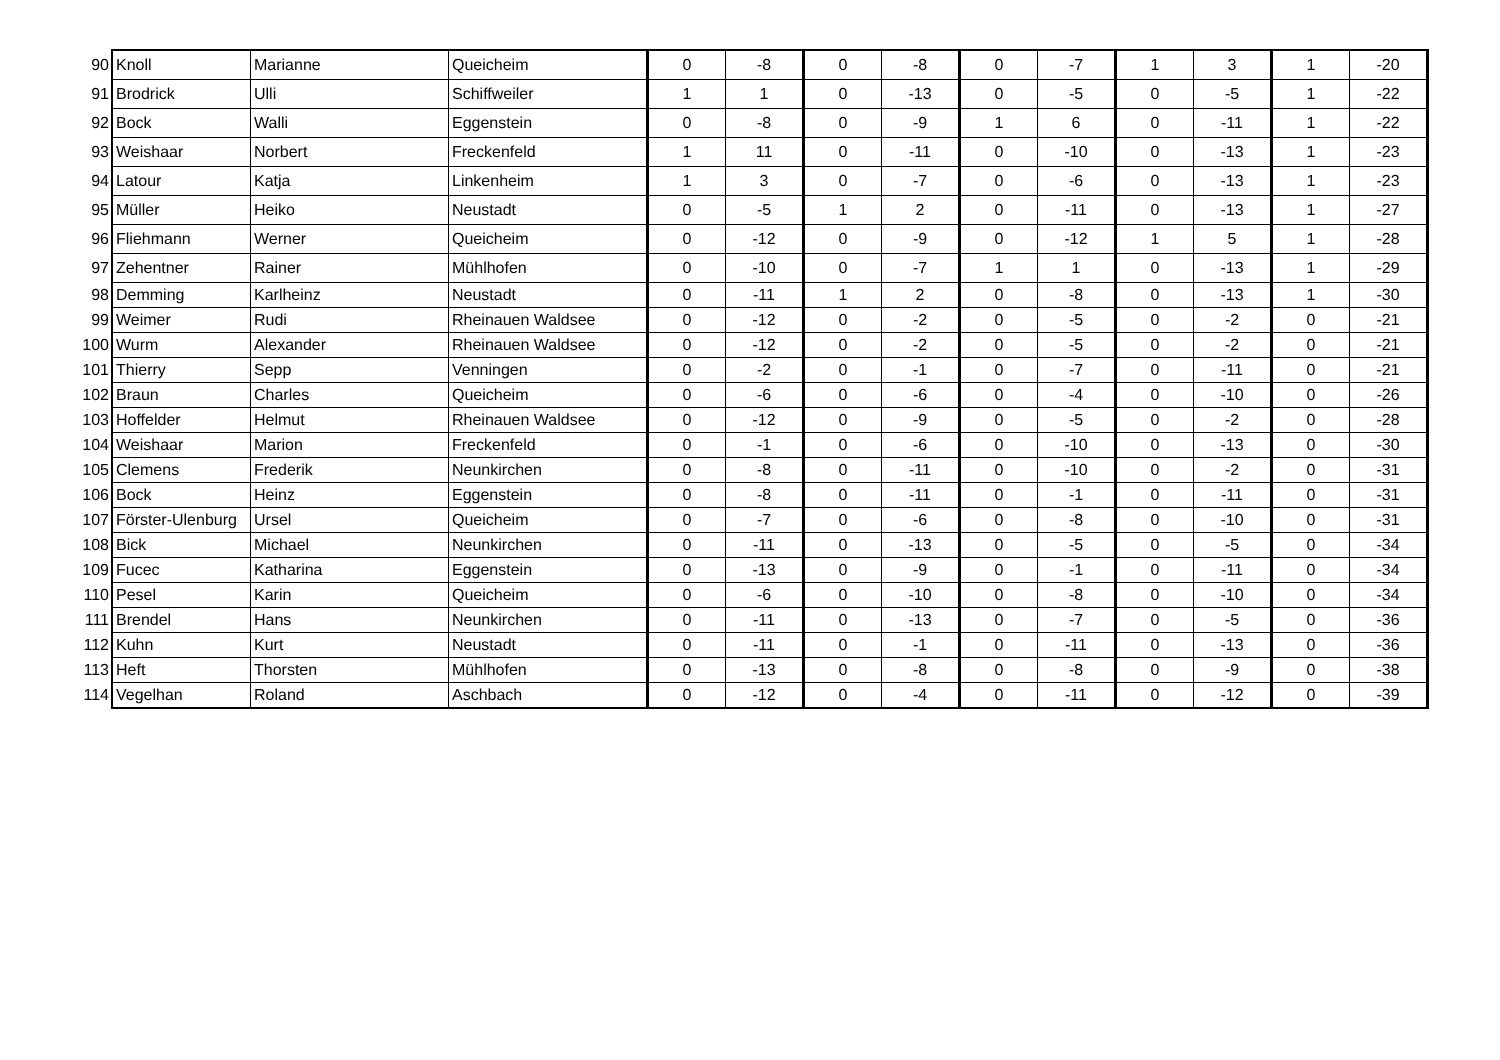| 90 | Knoll | Marianne | Queicheim | 0 | -8 | 0 | -8 | 0 | -7 | 1 | 3 | 1 | -20 |
| 91 | Brodrick | Ulli | Schiffweiler | 1 | 1 | 0 | -13 | 0 | -5 | 0 | -5 | 1 | -22 |
| 92 | Bock | Walli | Eggenstein | 0 | -8 | 0 | -9 | 1 | 6 | 0 | -11 | 1 | -22 |
| 93 | Weishaar | Norbert | Freckenfeld | 1 | 11 | 0 | -11 | 0 | -10 | 0 | -13 | 1 | -23 |
| 94 | Latour | Katja | Linkenheim | 1 | 3 | 0 | -7 | 0 | -6 | 0 | -13 | 1 | -23 |
| 95 | Müller | Heiko | Neustadt | 0 | -5 | 1 | 2 | 0 | -11 | 0 | -13 | 1 | -27 |
| 96 | Fliehmann | Werner | Queicheim | 0 | -12 | 0 | -9 | 0 | -12 | 1 | 5 | 1 | -28 |
| 97 | Zehentner | Rainer | Mühlhofen | 0 | -10 | 0 | -7 | 1 | 1 | 0 | -13 | 1 | -29 |
| 98 | Demming | Karlheinz | Neustadt | 0 | -11 | 1 | 2 | 0 | -8 | 0 | -13 | 1 | -30 |
| 99 | Weimer | Rudi | Rheinauen Waldsee | 0 | -12 | 0 | -2 | 0 | -5 | 0 | -2 | 0 | -21 |
| 100 | Wurm | Alexander | Rheinauen Waldsee | 0 | -12 | 0 | -2 | 0 | -5 | 0 | -2 | 0 | -21 |
| 101 | Thierry | Sepp | Venningen | 0 | -2 | 0 | -1 | 0 | -7 | 0 | -11 | 0 | -21 |
| 102 | Braun | Charles | Queicheim | 0 | -6 | 0 | -6 | 0 | -4 | 0 | -10 | 0 | -26 |
| 103 | Hoffelder | Helmut | Rheinauen Waldsee | 0 | -12 | 0 | -9 | 0 | -5 | 0 | -2 | 0 | -28 |
| 104 | Weishaar | Marion | Freckenfeld | 0 | -1 | 0 | -6 | 0 | -10 | 0 | -13 | 0 | -30 |
| 105 | Clemens | Frederik | Neunkirchen | 0 | -8 | 0 | -11 | 0 | -10 | 0 | -2 | 0 | -31 |
| 106 | Bock | Heinz | Eggenstein | 0 | -8 | 0 | -11 | 0 | -1 | 0 | -11 | 0 | -31 |
| 107 | Förster-Ulenburg | Ursel | Queicheim | 0 | -7 | 0 | -6 | 0 | -8 | 0 | -10 | 0 | -31 |
| 108 | Bick | Michael | Neunkirchen | 0 | -11 | 0 | -13 | 0 | -5 | 0 | -5 | 0 | -34 |
| 109 | Fucec | Katharina | Eggenstein | 0 | -13 | 0 | -9 | 0 | -1 | 0 | -11 | 0 | -34 |
| 110 | Pesel | Karin | Queicheim | 0 | -6 | 0 | -10 | 0 | -8 | 0 | -10 | 0 | -34 |
| 111 | Brendel | Hans | Neunkirchen | 0 | -11 | 0 | -13 | 0 | -7 | 0 | -5 | 0 | -36 |
| 112 | Kuhn | Kurt | Neustadt | 0 | -11 | 0 | -1 | 0 | -11 | 0 | -13 | 0 | -36 |
| 113 | Heft | Thorsten | Mühlhofen | 0 | -13 | 0 | -8 | 0 | -8 | 0 | -9 | 0 | -38 |
| 114 | Vegelhan | Roland | Aschbach | 0 | -12 | 0 | -4 | 0 | -11 | 0 | -12 | 0 | -39 |